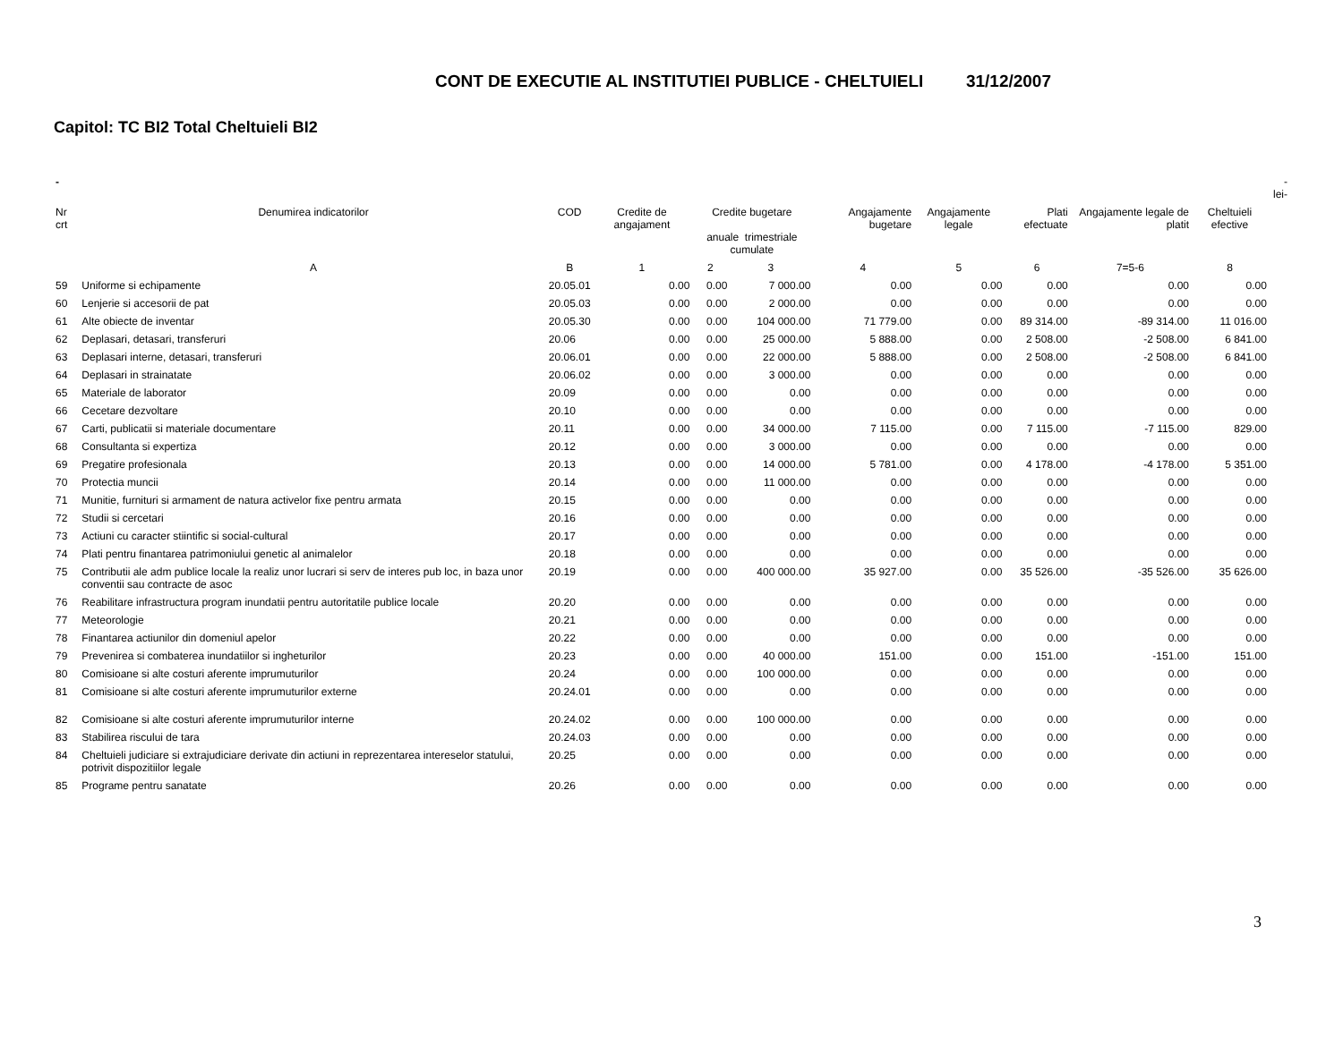CONT DE EXECUTIE AL INSTITUTIEI PUBLICE - CHELTUIELI 31/12/2007
Capitol: TC BI2 Total Cheltuieli BI2
| - | | | | | | | | | | | -lei- |
| Nr crt | Denumirea indicatorilor | COD | Credite de angajament | Credite bugetare anuale trimestriale cumulate | | Angajamente bugetare | Angajamente legale | Plati efectuate | Angajamente legale de platit | Cheltuieli efective | |
| | A | B | 1 | 2 | 3 | 4 | 5 | 6 | 7=5-6 | 8 | |
| 59 | Uniforme si echipamente | 20.05.01 | 0.00 | 0.00 | 7 000.00 | 0.00 | 0.00 | 0.00 | 0.00 | 0.00 | |
| 60 | Lenjerie si accesorii de pat | 20.05.03 | 0.00 | 0.00 | 2 000.00 | 0.00 | 0.00 | 0.00 | 0.00 | 0.00 | |
| 61 | Alte obiecte de inventar | 20.05.30 | 0.00 | 0.00 | 104 000.00 | 71 779.00 | 0.00 | 89 314.00 | -89 314.00 | 11 016.00 | |
| 62 | Deplasari, detasari, transferuri | 20.06 | 0.00 | 0.00 | 25 000.00 | 5 888.00 | 0.00 | 2 508.00 | -2 508.00 | 6 841.00 | |
| 63 | Deplasari interne, detasari, transferuri | 20.06.01 | 0.00 | 0.00 | 22 000.00 | 5 888.00 | 0.00 | 2 508.00 | -2 508.00 | 6 841.00 | |
| 64 | Deplasari in strainatate | 20.06.02 | 0.00 | 0.00 | 3 000.00 | 0.00 | 0.00 | 0.00 | 0.00 | 0.00 | |
| 65 | Materiale de laborator | 20.09 | 0.00 | 0.00 | 0.00 | 0.00 | 0.00 | 0.00 | 0.00 | 0.00 | |
| 66 | Cecetare dezvoltare | 20.10 | 0.00 | 0.00 | 0.00 | 0.00 | 0.00 | 0.00 | 0.00 | 0.00 | |
| 67 | Carti, publicatii si materiale documentare | 20.11 | 0.00 | 0.00 | 34 000.00 | 7 115.00 | 0.00 | 7 115.00 | -7 115.00 | 829.00 | |
| 68 | Consultanta si expertiza | 20.12 | 0.00 | 0.00 | 3 000.00 | 0.00 | 0.00 | 0.00 | 0.00 | 0.00 | |
| 69 | Pregatire profesionala | 20.13 | 0.00 | 0.00 | 14 000.00 | 5 781.00 | 0.00 | 4 178.00 | -4 178.00 | 5 351.00 | |
| 70 | Protectia muncii | 20.14 | 0.00 | 0.00 | 11 000.00 | 0.00 | 0.00 | 0.00 | 0.00 | 0.00 | |
| 71 | Munitie, furnituri si armament de natura activelor fixe pentru armata | 20.15 | 0.00 | 0.00 | 0.00 | 0.00 | 0.00 | 0.00 | 0.00 | 0.00 | |
| 72 | Studii si cercetari | 20.16 | 0.00 | 0.00 | 0.00 | 0.00 | 0.00 | 0.00 | 0.00 | 0.00 | |
| 73 | Actiuni cu caracter stiintific si social-cultural | 20.17 | 0.00 | 0.00 | 0.00 | 0.00 | 0.00 | 0.00 | 0.00 | 0.00 | |
| 74 | Plati pentru finantarea patrimoniului genetic al animalelor | 20.18 | 0.00 | 0.00 | 0.00 | 0.00 | 0.00 | 0.00 | 0.00 | 0.00 | |
| 75 | Contributii ale adm publice locale la realiz unor lucrari si serv de interes pub loc, in baza unor conventii sau contracte de asoc | 20.19 | 0.00 | 0.00 | 400 000.00 | 35 927.00 | 0.00 | 35 526.00 | -35 526.00 | 35 626.00 | |
| 76 | Reabilitare infrastructura program inundatii pentru autoritatile publice locale | 20.20 | 0.00 | 0.00 | 0.00 | 0.00 | 0.00 | 0.00 | 0.00 | 0.00 | |
| 77 | Meteorologie | 20.21 | 0.00 | 0.00 | 0.00 | 0.00 | 0.00 | 0.00 | 0.00 | 0.00 | |
| 78 | Finantarea actiunilor din domeniul apelor | 20.22 | 0.00 | 0.00 | 0.00 | 0.00 | 0.00 | 0.00 | 0.00 | 0.00 | |
| 79 | Prevenirea si combaterea inundatiilor si ingheturilor | 20.23 | 0.00 | 0.00 | 40 000.00 | 151.00 | 0.00 | 151.00 | -151.00 | 151.00 | |
| 80 | Comisioane si alte costuri aferente imprumuturilor | 20.24 | 0.00 | 0.00 | 100 000.00 | 0.00 | 0.00 | 0.00 | 0.00 | 0.00 | |
| 81 | Comisioane si alte costuri aferente imprumuturilor externe | 20.24.01 | 0.00 | 0.00 | 0.00 | 0.00 | 0.00 | 0.00 | 0.00 | 0.00 | |
| 82 | Comisioane si alte costuri aferente imprumuturilor interne | 20.24.02 | 0.00 | 0.00 | 100 000.00 | 0.00 | 0.00 | 0.00 | 0.00 | 0.00 | |
| 83 | Stabilirea riscului de tara | 20.24.03 | 0.00 | 0.00 | 0.00 | 0.00 | 0.00 | 0.00 | 0.00 | 0.00 | |
| 84 | Cheltuieli judiciare si extrajudiciare derivate din actiuni in reprezentarea intereselor statului, potrivit dispozitiilor legale | 20.25 | 0.00 | 0.00 | 0.00 | 0.00 | 0.00 | 0.00 | 0.00 | 0.00 | |
| 85 | Programe pentru sanatate | 20.26 | 0.00 | 0.00 | 0.00 | 0.00 | 0.00 | 0.00 | 0.00 | 0.00 | |
3